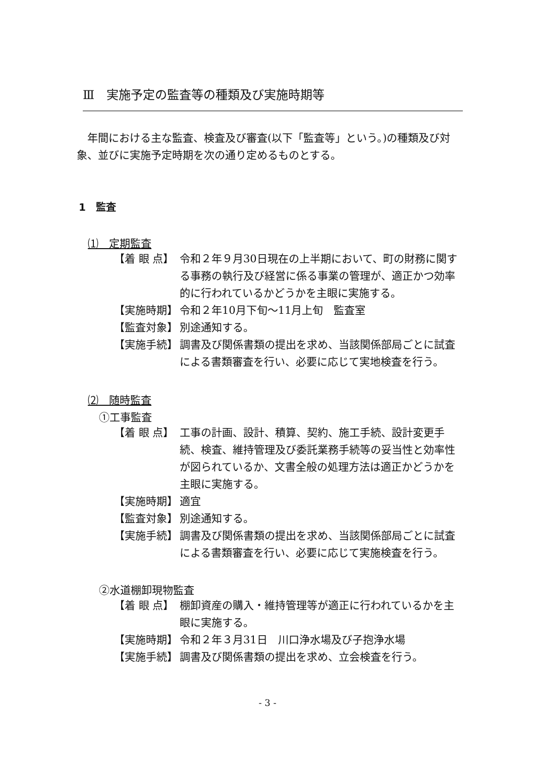Ⅲ　実施予定の監査等の種類及び実施時期等
年間における主な監査、検査及び審査(以下「監査等」という。)の種類及び対象、並びに実施予定時期を次の通り定めるものとする。
1　監査
⑴　定期監査
【着 眼 点】 令和２年９月30日現在の上半期において、町の財務に関する事務の執行及び経営に係る事業の管理が、適正かつ効率的に行われているかどうかを主眼に実施する。
【実施時期】 令和２年10月下旬～11月上旬　監査室
【監査対象】 別途通知する。
【実施手続】 調書及び関係書類の提出を求め、当該関係部局ごとに試査による書類審査を行い、必要に応じて実地検査を行う。
⑵　随時監査
①工事監査
【着 眼 点】 工事の計画、設計、積算、契約、施工手続、設計変更手続、検査、維持管理及び委託業務手続等の妥当性と効率性が図られているか、文書全般の処理方法は適正かどうかを主眼に実施する。
【実施時期】 適宜
【監査対象】 別途通知する。
【実施手続】 調書及び関係書類の提出を求め、当該関係部局ごとに試査による書類審査を行い、必要に応じて実施検査を行う。
②水道棚卸現物監査
【着 眼 点】 棚卸資産の購入・維持管理等が適正に行われているかを主眼に実施する。
【実施時期】 令和２年３月31日　川口浄水場及び子抱浄水場
【実施手続】 調書及び関係書類の提出を求め、立会検査を行う。
- 3 -